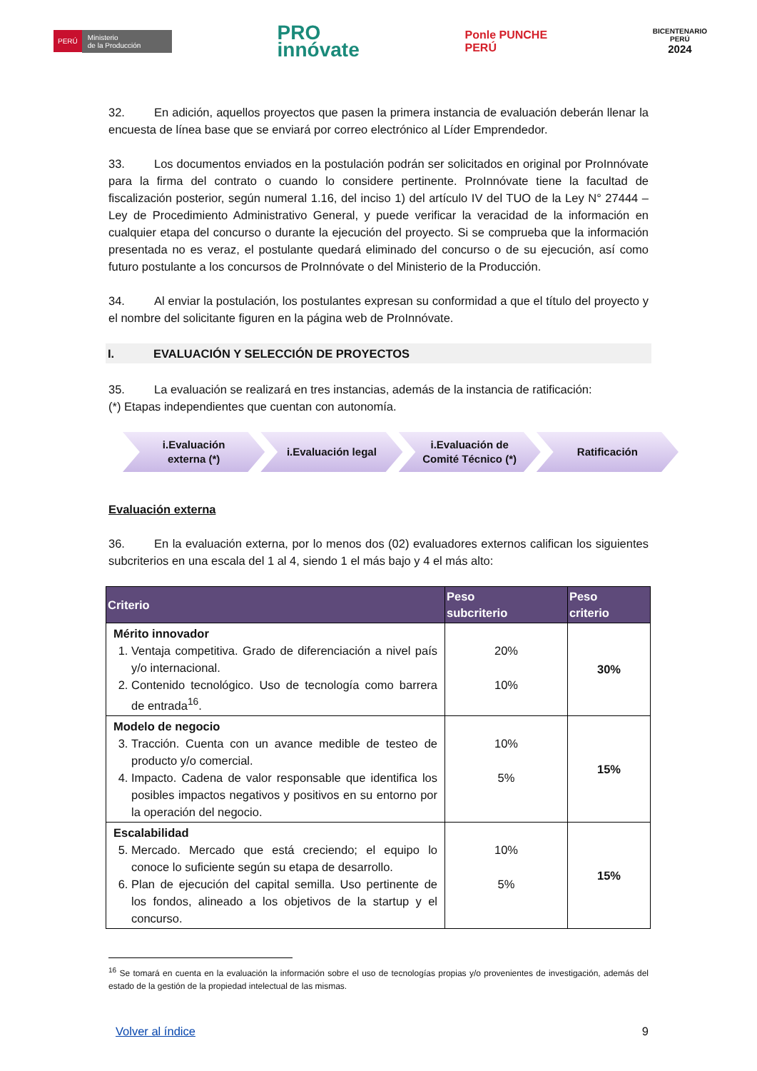PERÚ Ministerio
de la Producción
PRO
innóvate
Ponle PUNCHE
PERÚ
BICENTENARIO
PERÚ
2024
32. En adición, aquellos proyectos que pasen la primera instancia de evaluación deberán llenar la encuesta de línea base que se enviará por correo electrónico al Líder Emprendedor.
33. Los documentos enviados en la postulación podrán ser solicitados en original por ProInnóvate para la firma del contrato o cuando lo considere pertinente. ProInnóvate tiene la facultad de fiscalización posterior, según numeral 1.16, del inciso 1) del artículo IV del TUO de la Ley N° 27444 – Ley de Procedimiento Administrativo General, y puede verificar la veracidad de la información en cualquier etapa del concurso o durante la ejecución del proyecto. Si se comprueba que la información presentada no es veraz, el postulante quedará eliminado del concurso o de su ejecución, así como futuro postulante a los concursos de ProInnóvate o del Ministerio de la Producción.
34. Al enviar la postulación, los postulantes expresan su conformidad a que el título del proyecto y el nombre del solicitante figuren en la página web de ProInnóvate.
I. EVALUACIÓN Y SELECCIÓN DE PROYECTOS
35. La evaluación se realizará en tres instancias, además de la instancia de ratificación:
(*) Etapas independientes que cuentan con autonomía.
i.Evaluación
externa (*)
i.Evaluación legal i.Evaluación de
Comité Técnico (*)
Ratificación
Evaluación externa
36. En la evaluación externa, por lo menos dos (02) evaluadores externos califican los siguientes subcriterios en una escala del 1 al 4, siendo 1 el más bajo y 4 el más alto:
| Criterio | Peso subcriterio | Peso criterio |
| --- | --- | --- |
| Mérito innovador 1. Ventaja competitiva. Grado de diferenciación a nivel país y/o internacional. 2. Contenido tecnológico. Uso de tecnología como barrera de entrada<sup>16</sup>. | 20% 10% | 30% |
| Modelo de negocio 3. Tracción. Cuenta con un avance medible de testeo de producto y/o comercial. 4. Impacto. Cadena de valor responsable que identifica los posibles impactos negativos y positivos en su entorno por la operación del negocio. | 10% 5% | 15% |
| Escalabilidad 5. Mercado. Mercado que está creciendo; el equipo lo conoce lo suficiente según su etapa de desarrollo. 6. Plan de ejecución del capital semilla. Uso pertinente de los fondos, alineado a los objetivos de la startup y el concurso. | 10% 5% | 15% |
<sup>16</sup> Se tomará en cuenta en la evaluación la información sobre el uso de tecnologías propias y/o provenientes de investigación, además del estado de la gestión de la propiedad intelectual de las mismas.
Volver al índice 9